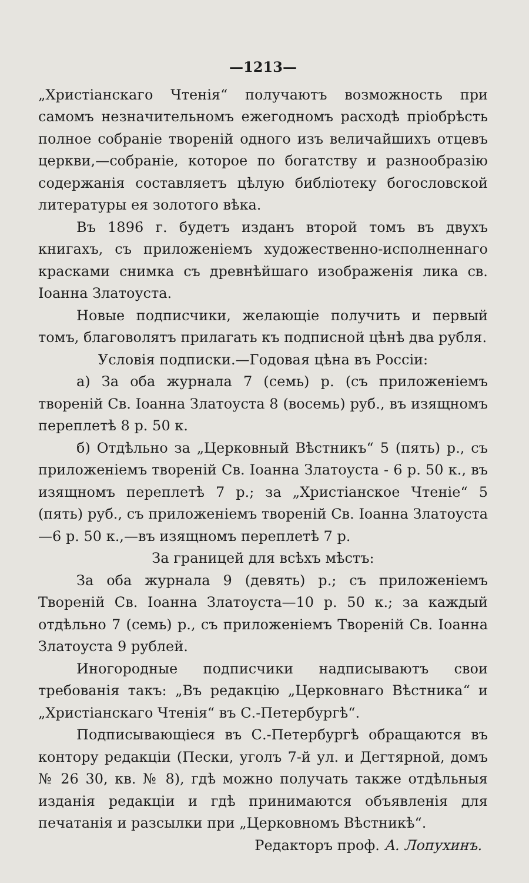—1213—
„Христіанскаго Чтенія“ получаютъ возможность при самомъ незначительномъ ежегодномъ расходѣ пріобрѣсть полное собраніе твореній одного изъ величайшихъ отцевъ церкви,—собраніе, которое по богатству и разнообразію содержанія составляетъ цѣлую библіотеку богословской литературы ея золотого вѣка.
Въ 1896 г. будетъ изданъ второй томъ въ двухъ книгахъ, съ приложеніемъ художественно-исполненнаго красками снимка съ древнѣйшаго изображенія лика св. Іоанна Златоуста.
Новые подписчики, желающіе получить и первый томъ, благоволятъ прилагать къ подписной цѣнѣ два рубля.
Условія подписки.—Годовая цѣна въ Россіи:
а) За оба журнала 7 (семь) р. (съ приложеніемъ твореній Св. Іоанна Златоуста 8 (восемь) руб., въ изящномъ переплетѣ 8 р. 50 к.
б) Отдѣльно за „Церковный Вѣстникъ“ 5 (пять) р., съ приложеніемъ твореній Св. Іоанна Златоуста - 6 р. 50 к., въ изящномъ переплетѣ 7 р.; за „Христіанское Чтеніе“ 5 (пять) руб., съ приложеніемъ твореній Св. Іоанна Златоуста—6 р. 50 к.,—въ изящномъ переплетѣ 7 р.
За границей для всѣхъ мѣстъ:
За оба журнала 9 (девять) р.; съ приложеніемъ Твореній Св. Іоанна Златоуста—10 р. 50 к.; за каждый отдѣльно 7 (семь) р., съ приложеніемъ Твореній Св. Іоанна Златоуста 9 рублей.
Иногородные подписчики надписываютъ свои требованія такъ: „Въ редакцію „Церковнаго Вѣстника“ и „Христіанскаго Чтенія“ въ С.-Петербургѣ“.
Подписывающіеся въ С.-Петербургѣ обращаются въ контору редакціи (Пески, уголъ 7-й ул. и Дегтярной, домъ № 26 30, кв. № 8), гдѣ можно получать также отдѣльныя изданія редакціи и гдѣ принимаются объявленія для печатанія и разсылки при „Церковномъ Вѣстникѣ“.
Редакторъ проф. А. Лопухинъ.